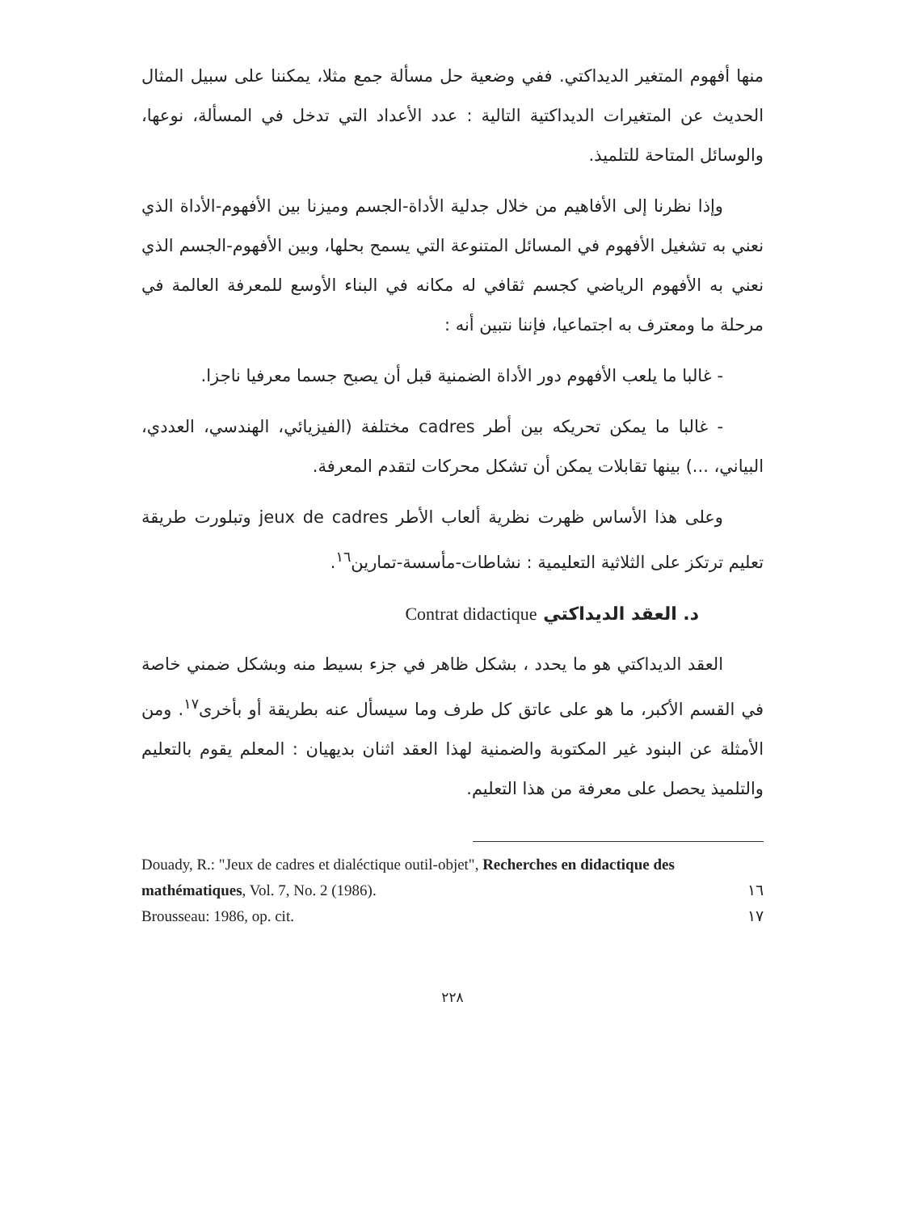منها أفهوم المتغير الديداكتي. ففي وضعية حل مسألة جمع مثلا، يمكننا على سبيل المثال الحديث عن المتغيرات الديداكتية التالية : عدد الأعداد التي تدخل في المسألة، نوعها، والوسائل المتاحة للتلميذ.
وإذا نظرنا إلى الأفاهيم من خلال جدلية الأداة-الجسم وميزنا بين الأفهوم-الأداة الذي نعني به تشغيل الأفهوم في المسائل المتنوعة التي يسمح بحلها، وبين الأفهوم-الجسم الذي نعني به الأفهوم الرياضي كجسم ثقافي له مكانه في البناء الأوسع للمعرفة العالمة في مرحلة ما ومعترف به اجتماعيا، فإننا نتبين أنه :
- غالبا ما يلعب الأفهوم دور الأداة الضمنية قبل أن يصبح جسما معرفيا ناجزا.
- غالبا ما يمكن تحريكه بين أطر cadres مختلفة (الفيزيائي، الهندسي، العددي، البياني، ...) بينها تقابلات يمكن أن تشكل محركات لتقدم المعرفة.
وعلى هذا الأساس ظهرت نظرية ألعاب الأطر jeux de cadres وتبلورت طريقة تعليم ترتكز على الثلاثية التعليمية : نشاطات-مأسسة-تمارين<sup>١٦</sup>.
د. العقد الديداكتي Contrat didactique
العقد الديداكتي هو ما يحدد ، بشكل ظاهر في جزء بسيط منه وبشكل ضمني خاصة في القسم الأكبر، ما هو على عاتق كل طرف وما سيسأل عنه بطريقة أو بأخرى<sup>١٧</sup>. ومن الأمثلة عن البنود غير المكتوبة والضمنية لهذا العقد اثنان بديهيان : المعلم يقوم بالتعليم والتلميذ يحصل على معرفة من هذا التعليم.
Douady, R.: "Jeux de cadres et dialéctique outil-objet", Recherches en didactique des mathématiques, Vol. 7, No. 2 (1986). ١٦
Brousseau: 1986, op. cit. ١٧
٢٢٨